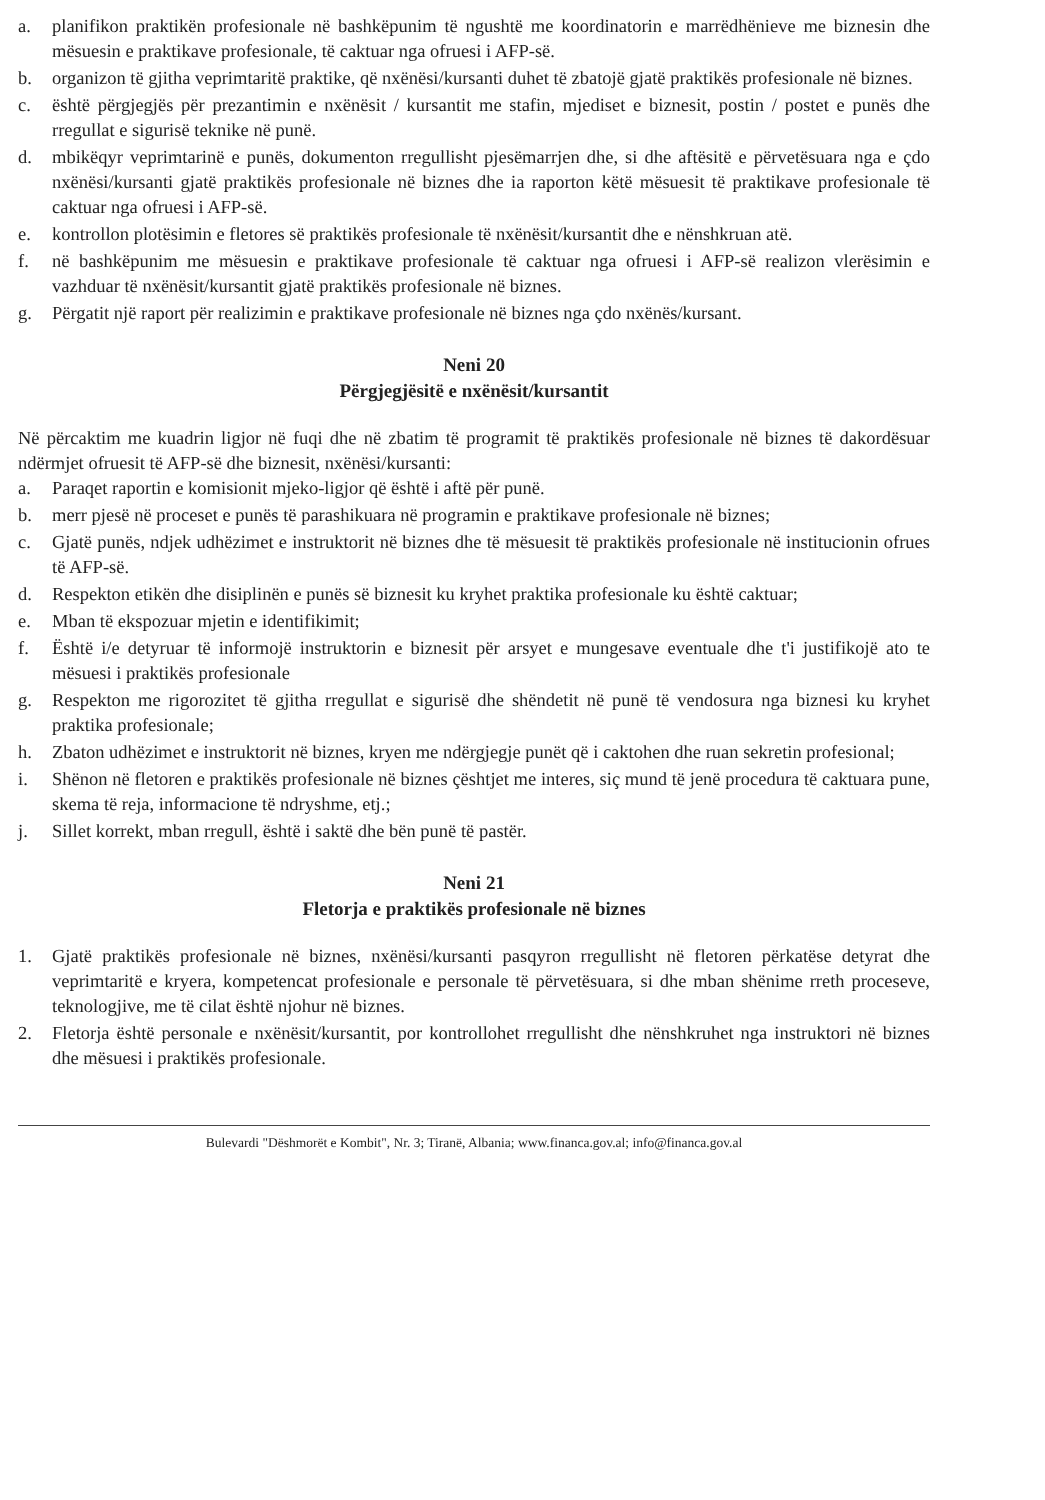a. planifikon praktikën profesionale në bashkëpunim të ngushtë me koordinatorin e marrëdhënieve me biznesin dhe mësuesin e praktikave profesionale, të caktuar nga ofruesi i AFP-së.
b. organizon të gjitha veprimtaritë praktike, që nxënësi/kursanti duhet të zbatojë gjatë praktikës profesionale në biznes.
c. është përgjegjës për prezantimin e nxënësit / kursantit me stafin, mjediset e biznesit, postin / postet e punës dhe rregullat e sigurisë teknike në punë.
d. mbikëqyr veprimtarinë e punës, dokumenton rregullisht pjesëmarrjen dhe, si dhe aftësitë e përvetësuara nga e çdo nxënësi/kursanti gjatë praktikës profesionale në biznes dhe ia raporton këtë mësuesit të praktikave profesionale të caktuar nga ofruesi i AFP-së.
e. kontrollon plotësimin e fletores së praktikës profesionale të nxënësit/kursantit dhe e nënshkruan atë.
f. në bashkëpunim me mësuesin e praktikave profesionale të caktuar nga ofruesi i AFP-së realizon vlerësimin e vazhduar të nxënësit/kursantit gjatë praktikës profesionale në biznes.
g. Përgatit një raport për realizimin e praktikave profesionale në biznes nga çdo nxënës/kursant.
Neni 20
Përgjegjësitë e nxënësit/kursantit
Në përcaktim me kuadrin ligjor në fuqi dhe në zbatim të programit të praktikës profesionale në biznes të dakordësuar ndërmjet ofruesit të AFP-së dhe biznesit, nxënësi/kursanti:
a. Paraqet raportin e komisionit mjeko-ligjor që është i aftë për punë.
b. merr pjesë në proceset e punës të parashikuara në programin e praktikave profesionale në biznes;
c. Gjatë punës, ndjek udhëzimet e instruktorit në biznes dhe të mësuesit të praktikës profesionale në institucionin ofrues të AFP-së.
d. Respekton etikën dhe disiplinën e punës së biznesit ku kryhet praktika profesionale ku është caktuar;
e. Mban të ekspozuar mjetin e identifikimit;
f. Është i/e detyruar të informojë instruktorin e biznesit për arsyet e mungesave eventuale dhe t'i justifikojë ato te mësuesi i praktikës profesionale
g. Respekton me rigorozitet të gjitha rregullat e sigurisë dhe shëndetit në punë të vendosura nga biznesi ku kryhet praktika profesionale;
h. Zbaton udhëzimet e instruktorit në biznes, kryen me ndërgjegje punët që i caktohen dhe ruan sekretin profesional;
i. Shënon në fletoren e praktikës profesionale në biznes çështjet me interes, siç mund të jenë procedura të caktuara pune, skema të reja, informacione të ndryshme, etj.;
j. Sillet korrekt, mban rregull, është i saktë dhe bën punë të pastër.
Neni 21
Fletorja e praktikës profesionale në biznes
1. Gjatë praktikës profesionale në biznes, nxënësi/kursanti pasqyron rregullisht në fletoren përkatëse detyrat dhe veprimtaritë e kryera, kompetencat profesionale e personale të përvetësuara, si dhe mban shënime rreth proceseve, teknologjive, me të cilat është njohur në biznes.
2. Fletorja është personale e nxënësit/kursantit, por kontrollohet rregullisht dhe nënshkruhet nga instruktori në biznes dhe mësuesi i praktikës profesionale.
Bulevardi "Dëshmorët e Kombit", Nr. 3; Tiranë, Albania; www.financa.gov.al; info@financa.gov.al